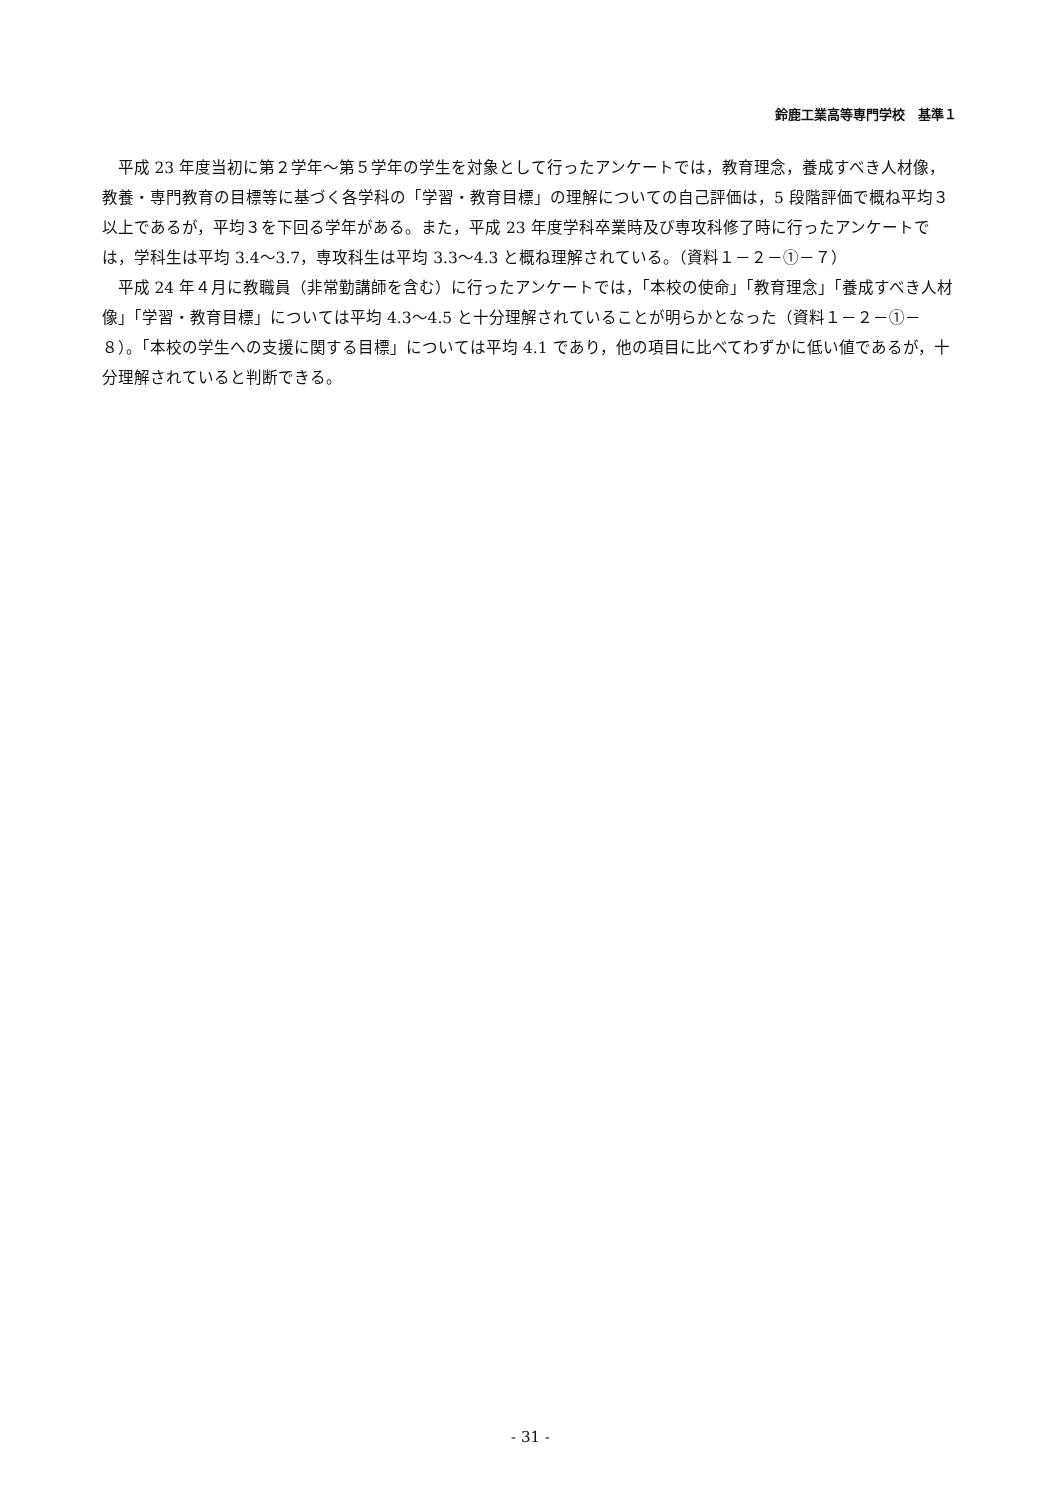鈴鹿工業高等専門学校　基準１
平成 23 年度当初に第２学年～第５学年の学生を対象として行ったアンケートでは，教育理念，養成すべき人材像，教養・専門教育の目標等に基づく各学科の「学習・教育目標」の理解についての自己評価は，5 段階評価で概ね平均３以上であるが，平均３を下回る学年がある。また，平成 23 年度学科卒業時及び専攻科修了時に行ったアンケートでは，学科生は平均 3.4～3.7，専攻科生は平均 3.3～4.3 と概ね理解されている。（資料１－２－①－７）
平成 24 年４月に教職員（非常勤講師を含む）に行ったアンケートでは，「本校の使命」「教育理念」「養成すべき人材像」「学習・教育目標」については平均 4.3～4.5 と十分理解されていることが明らかとなった（資料１－２－①－８）。「本校の学生への支援に関する目標」については平均 4.1 であり，他の項目に比べてわずかに低い値であるが，十分理解されていると判断できる。
- 31 -